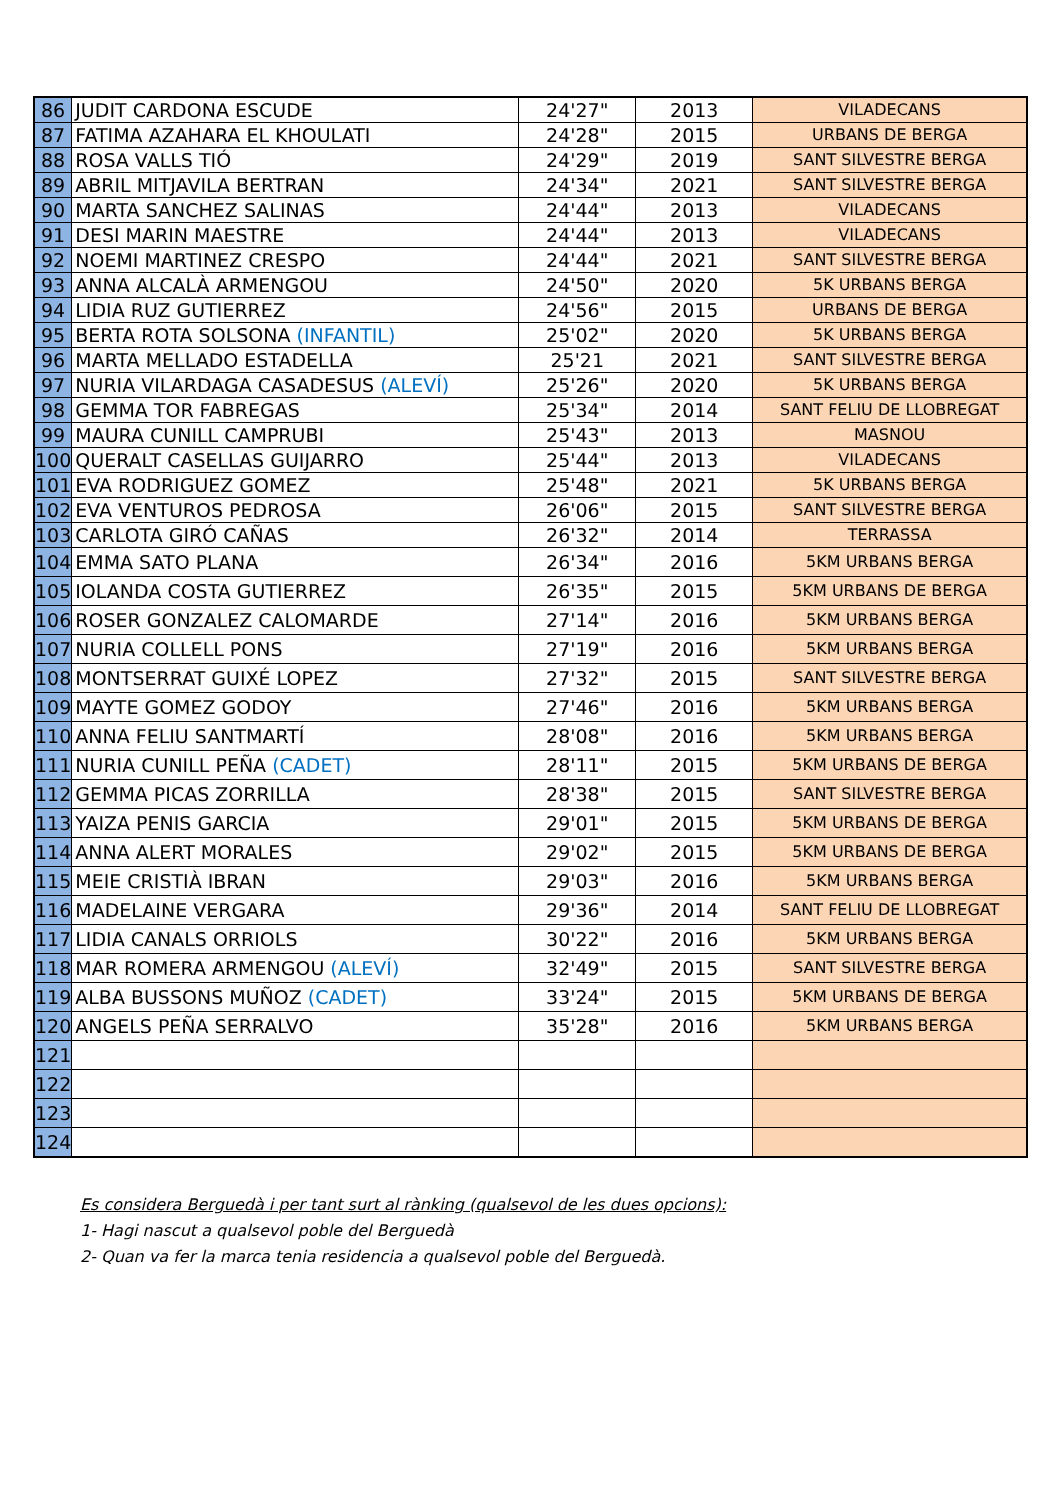| 86 | JUDIT CARDONA ESCUDE | 24'27" | 2013 | VILADECANS |
| 87 | FATIMA AZAHARA EL KHOULATI | 24'28" | 2015 | URBANS DE BERGA |
| 88 | ROSA VALLS TIÓ | 24'29" | 2019 | SANT SILVESTRE BERGA |
| 89 | ABRIL MITJAVILA BERTRAN | 24'34" | 2021 | SANT SILVESTRE BERGA |
| 90 | MARTA SANCHEZ SALINAS | 24'44" | 2013 | VILADECANS |
| 91 | DESI MARIN MAESTRE | 24'44" | 2013 | VILADECANS |
| 92 | NOEMI MARTINEZ CRESPO | 24'44" | 2021 | SANT SILVESTRE BERGA |
| 93 | ANNA ALCALÀ ARMENGOU | 24'50" | 2020 | 5K URBANS BERGA |
| 94 | LIDIA RUZ GUTIERREZ | 24'56" | 2015 | URBANS DE BERGA |
| 95 | BERTA ROTA SOLSONA (INFANTIL) | 25'02" | 2020 | 5K URBANS BERGA |
| 96 | MARTA MELLADO ESTADELLA | 25'21 | 2021 | SANT SILVESTRE BERGA |
| 97 | NURIA VILARDAGA CASADESUS (ALEVÍ) | 25'26" | 2020 | 5K URBANS BERGA |
| 98 | GEMMA TOR FABREGAS | 25'34" | 2014 | SANT FELIU DE LLOBREGAT |
| 99 | MAURA CUNILL CAMPRUBI | 25'43" | 2013 | MASNOU |
| 100 | QUERALT CASELLAS GUIJARRO | 25'44" | 2013 | VILADECANS |
| 101 | EVA RODRIGUEZ GOMEZ | 25'48" | 2021 | 5K URBANS BERGA |
| 102 | EVA VENTUROS PEDROSA | 26'06" | 2015 | SANT SILVESTRE BERGA |
| 103 | CARLOTA GIRÓ CAÑAS | 26'32" | 2014 | TERRASSA |
| 104 | EMMA SATO PLANA | 26'34" | 2016 | 5KM URBANS BERGA |
| 105 | IOLANDA COSTA GUTIERREZ | 26'35" | 2015 | 5KM URBANS DE BERGA |
| 106 | ROSER GONZALEZ CALOMARDE | 27'14" | 2016 | 5KM URBANS BERGA |
| 107 | NURIA COLLELL PONS | 27'19" | 2016 | 5KM URBANS BERGA |
| 108 | MONTSERRAT GUIXÉ LOPEZ | 27'32" | 2015 | SANT SILVESTRE BERGA |
| 109 | MAYTE GOMEZ GODOY | 27'46" | 2016 | 5KM URBANS BERGA |
| 110 | ANNA FELIU SANTMARTÍ | 28'08" | 2016 | 5KM URBANS BERGA |
| 111 | NURIA CUNILL PEÑA (CADET) | 28'11" | 2015 | 5KM URBANS DE BERGA |
| 112 | GEMMA PICAS ZORRILLA | 28'38" | 2015 | SANT SILVESTRE BERGA |
| 113 | YAIZA PENIS GARCIA | 29'01" | 2015 | 5KM URBANS DE BERGA |
| 114 | ANNA ALERT MORALES | 29'02" | 2015 | 5KM URBANS DE BERGA |
| 115 | MEIE CRISTIÀ IBRAN | 29'03" | 2016 | 5KM URBANS BERGA |
| 116 | MADELAINE VERGARA | 29'36" | 2014 | SANT FELIU DE LLOBREGAT |
| 117 | LIDIA CANALS ORRIOLS | 30'22" | 2016 | 5KM URBANS BERGA |
| 118 | MAR ROMERA ARMENGOU (ALEVÍ) | 32'49" | 2015 | SANT SILVESTRE BERGA |
| 119 | ALBA BUSSONS MUÑOZ (CADET) | 33'24" | 2015 | 5KM URBANS DE BERGA |
| 120 | ANGELS PEÑA SERRALVO | 35'28" | 2016 | 5KM URBANS BERGA |
| 121 | | | | |
| 122 | | | | |
| 123 | | | | |
| 124 | | | | |
Es considera Berguedà i per tant surt al rànking (qualsevol de les dues opcions):
1- Hagi nascut a qualsevol poble del Berguedà
2- Quan va fer la marca tenia residencia a qualsevol poble del Berguedà.